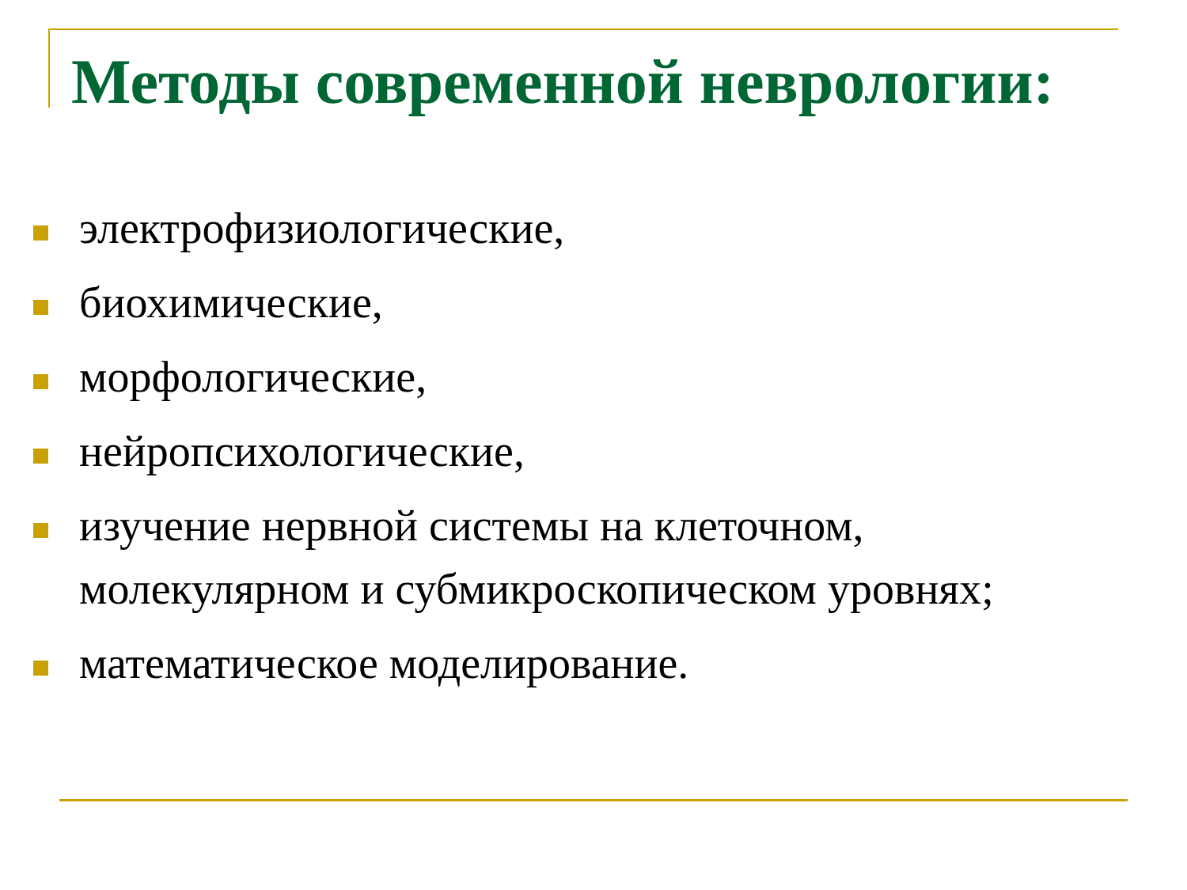Методы современной неврологии:
электрофизиологические,
биохимические,
морфологические,
нейропсихологические,
изучение нервной системы на клеточном, молекулярном и субмикроскопическом уровнях;
математическое моделирование.